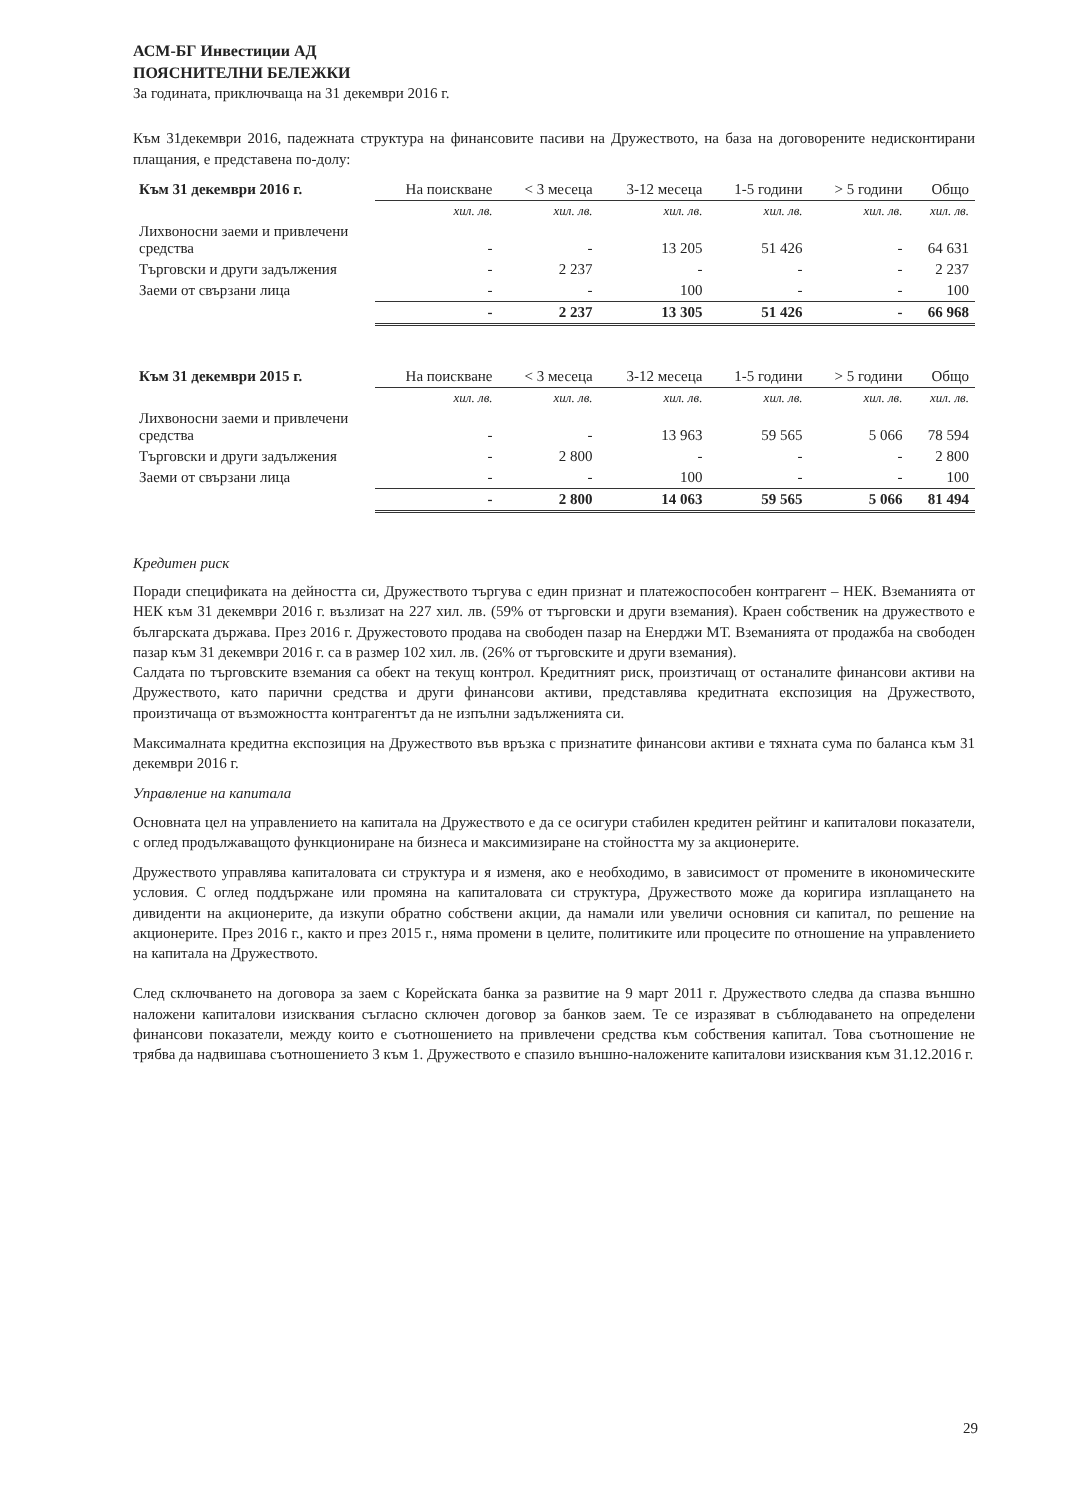АСМ-БГ Инвестиции АД
ПОЯСНИТЕЛНИ БЕЛЕЖКИ
За годината, приключваща на 31 декември 2016 г.
Към 31декември 2016, падежната структура на финансовите пасиви на Дружеството, на база на договорените недисконтирани плащания, е представена по-долу:
| Към 31 декември 2016 г. | На поискване | < 3 месеца | 3-12 месеца | 1-5 години | > 5 години | Общо |
| --- | --- | --- | --- | --- | --- | --- |
| | хил. лв. | хил. лв. | хил. лв. | хил. лв. | хил. лв. | хил. лв. |
| Лихвоносни заеми и привлечени средства | - | - | 13 205 | 51 426 | - | 64 631 |
| Търговски и други задължения | - | 2 237 | - | - | - | 2 237 |
| Заеми от свързани лица | - | - | 100 | - | - | 100 |
| | - | 2 237 | 13 305 | 51 426 | - | 66 968 |
| Към 31 декември 2015 г. | На поискване | < 3 месеца | 3-12 месеца | 1-5 години | > 5 години | Общо |
| --- | --- | --- | --- | --- | --- | --- |
| | хил. лв. | хил. лв. | хил. лв. | хил. лв. | хил. лв. | хил. лв. |
| Лихвоносни заеми и привлечени средства | - | - | 13 963 | 59 565 | 5 066 | 78 594 |
| Търговски и други задължения | - | 2 800 | - | - | - | 2 800 |
| Заеми от свързани лица | - | - | 100 | - | - | 100 |
| | - | 2 800 | 14 063 | 59 565 | 5 066 | 81 494 |
Кредитен риск
Поради спецификата на дейността си, Дружеството търгува с един признат и платежоспособен контрагент – НЕК. Вземанията от НЕК към 31 декември 2016 г. възлизат на 227 хил. лв. (59% от търговски и други вземания). Краен собственик на дружеството е българската държава. През 2016 г. Дружестовото продава на свободен пазар на Енерджи МТ. Вземанията от продажба на свободен пазар към 31 декември 2016 г. са в размер 102 хил. лв. (26% от търговските и други вземания).
Салдата по търговските вземания са обект на текущ контрол. Кредитният риск, произтичащ от останалите финансови активи на Дружеството, като парични средства и други финансови активи, представлява кредитната експозиция на Дружеството, произтичаща от възможността контрагентът да не изпълни задълженията си.
Максималната кредитна експозиция на Дружеството във връзка с признатите финансови активи е тяхната сума по баланса към 31 декември 2016 г.
Управление на капитала
Основната цел на управлението на капитала на Дружеството е да се осигури стабилен кредитен рейтинг и капиталови показатели, с оглед продължаващото функциониране на бизнеса и максимизиране на стойността му за акционерите.
Дружеството управлява капиталовата си структура и я изменя, ако е необходимо, в зависимост от промените в икономическите условия. С оглед поддържане или промяна на капиталовата си структура, Дружеството може да коригира изплащането на дивиденти на акционерите, да изкупи обратно собствени акции, да намали или увеличи основния си капитал, по решение на акционерите. През 2016 г., както и през 2015 г., няма промени в целите, политиките или процесите по отношение на управлението на капитала на Дружеството.
След сключването на договора за заем с Корейската банка за развитие на 9 март 2011 г. Дружеството следва да спазва външно наложени капиталови изисквания съгласно сключен договор за банков заем. Те се изразяват в съблюдаването на определени финансови показатели, между които е съотношението на привлечени средства към собствения капитал. Това съотношение не трябва да надвишава съотношението 3 към 1. Дружеството е спазило външно-наложените капиталови изисквания към 31.12.2016 г.
29